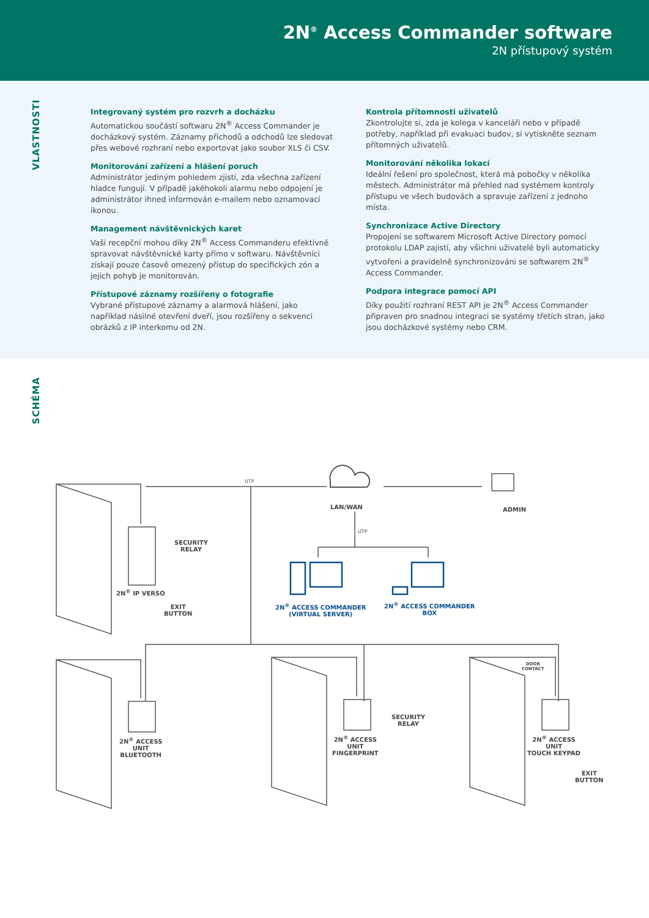2N<sup>®</sup> Access Commander software
2N přístupový systém
VLASTNOSTI
Integrovaný systém pro rozvrh a docházku
Automatickou součástí softwaru 2N<sup>®</sup> Access Commander je docházkový systém. Záznamy příchodů a odchodů lze sledovat přes webové rozhraní nebo exportovat jako soubor XLS či CSV.
Monitorování zařízení a hlášení poruch
Administrátor jediným pohledem zjistí, zda všechna zařízení hladce fungují. V případě jakéhokoli alarmu nebo odpojení je administrátor ihned informován e-mailem nebo oznamovací ikonou.
Management návštěvnických karet
Vaši recepční mohou díky 2N<sup>®</sup> Access Commanderu efektivně spravovat návštěvnické karty přímo v softwaru. Návštěvníci získají pouze časově omezený přístup do specifických zón a jejich pohyb je monitorován.
Přístupové záznamy rozšířeny o fotografie
Vybrané přístupové záznamy a alarmová hlášení, jako například násilné otevření dveří, jsou rozšířeny o sekvenci obrázků z IP interkomu od 2N.
Kontrola přítomnosti uživatelů
Zkontrolujte si, zda je kolega v kanceláři nebo v případě potřeby, například při evakuaci budov, si vytiskněte seznam přítomných uživatelů.
Monitorování několika lokací
Ideální řešení pro společnost, která má pobočky v několika městech. Administrátor má přehled nad systémem kontroly přístupu ve všech budovách a spravuje zařízení z jednoho místa.
Synchronizace Active Directory
Propojení se softwarem Microsoft Active Directory pomocí protokolu LDAP zajistí, aby všichni uživatelé byli automaticky vytvořeni a pravidelně synchronizováni se softwarem 2N<sup>®</sup> Access Commander.
Podpora integrace pomocí API
Díky použití rozhraní REST API je 2N<sup>®</sup> Access Commander připraven pro snadnou integraci se systémy třetích stran, jako jsou docházkové systémy nebo CRM.
SCHÉMA
LAN/WAN ADMIN
UTP
UTP
SECURITY
RELAY
2N<sup>®</sup> IP VERSO
EXIT
BUTTON
2N<sup>®</sup> ACCESS COMMANDER
(VIRTUAL SERVER)
2N<sup>®</sup> ACCESS COMMANDER
BOX
2N<sup>®</sup> ACCESS
UNIT
BLUETOOTH
2N<sup>®</sup> ACCESS
UNIT
FINGERPRINT
SECURITY
RELAY
DOOR
CONTACT
2N<sup>®</sup> ACCESS
UNIT
TOUCH KEYPAD
EXIT
BUTTON